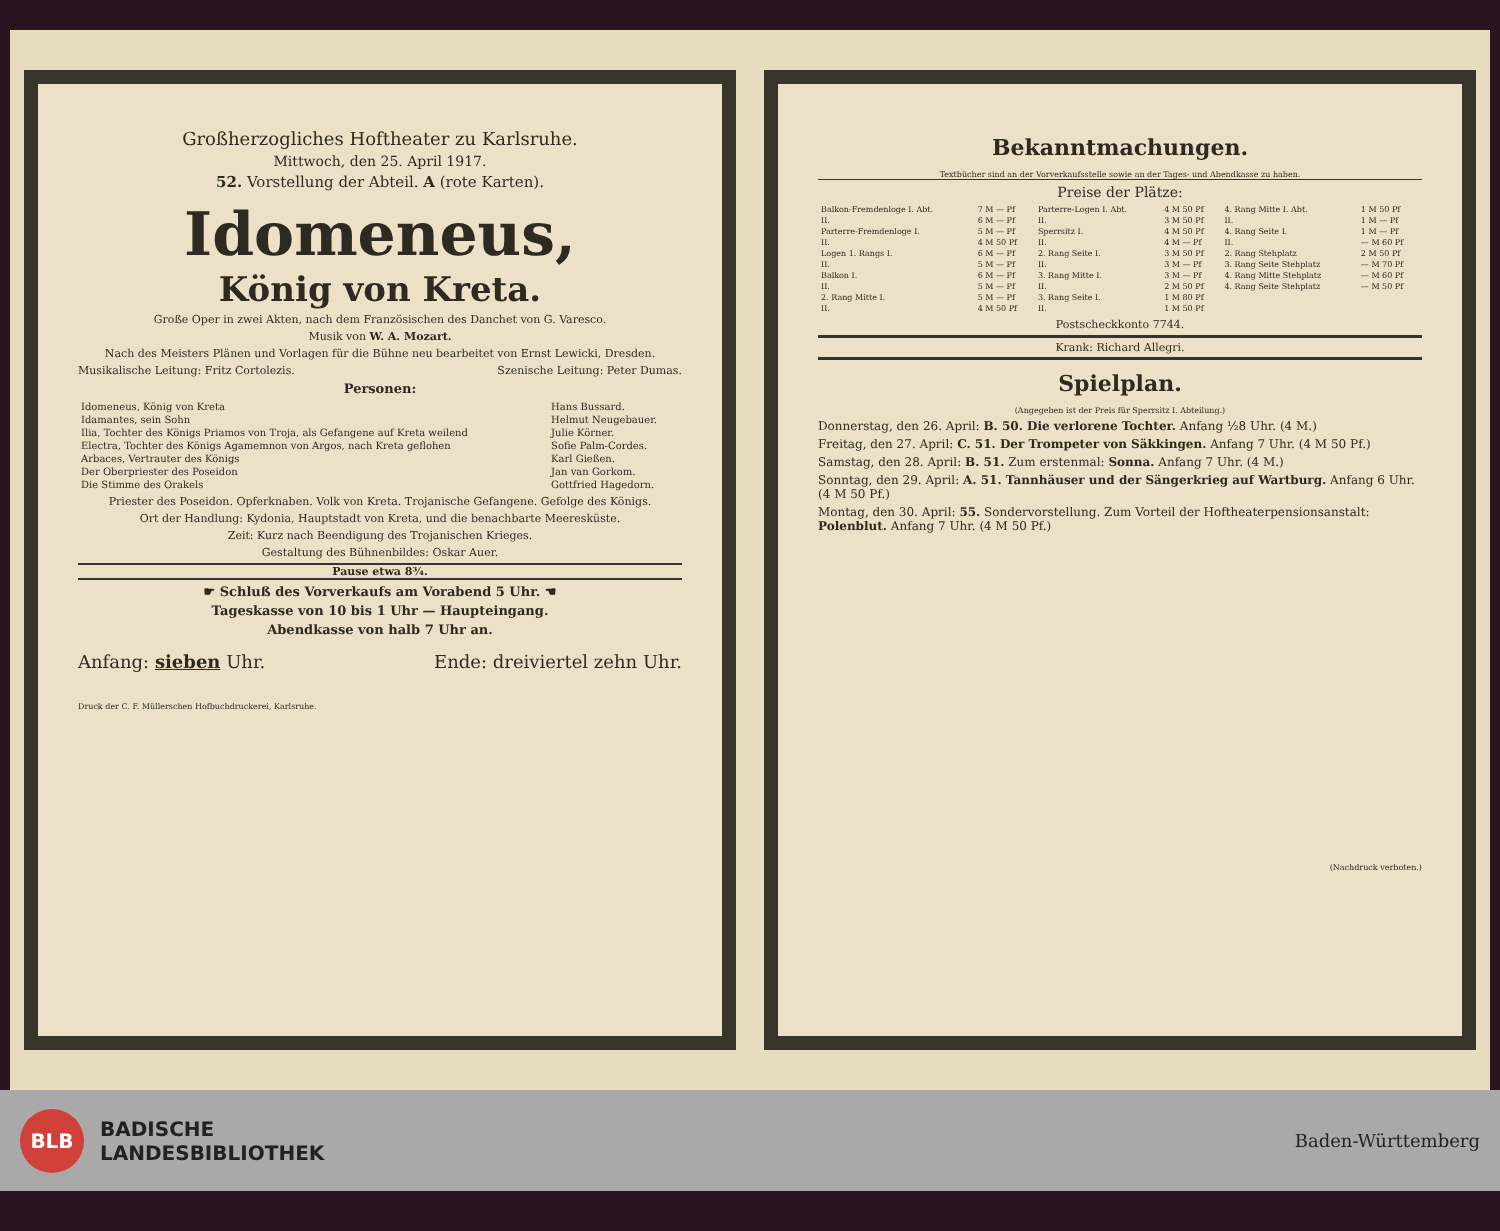Großherzogliches Hoftheater zu Karlsruhe.
Mittwoch, den 25. April 1917.
52. Vorstellung der Abteil. A (rote Karten).
Idomeneus,
König von Kreta.
Große Oper in zwei Akten, nach dem Französischen des Danchet von G. Varesco.
Musik von W. A. Mozart.
Nach des Meisters Plänen und Vorlagen für die Bühne neu bearbeitet von Ernst Lewicki, Dresden.
Musikalische Leitung: Fritz Cortolezis. Szenische Leitung: Peter Dumas.
Personen:
| Idomeneus, König von Kreta | Hans Bussard. |
| Idamantes, sein Sohn | Helmut Neugebauer. |
| Ilia, Tochter des Königs Priamos von Troja, als Gefangene auf Kreta weilend | Julie Körner. |
| Electra, Tochter des Königs Agamemnon von Argos, nach Kreta geflohen | Sofie Palm-Cordes. |
| Arbaces, Vertrauter des Königs | Karl Gießen. |
| Der Oberpriester des Poseidon | Jan van Gorkom. |
| Die Stimme des Orakels | Gottfried Hagedorn. |
Priester des Poseidon. Opferknaben. Volk von Kreta. Trojanische Gefangene. Gefolge des Königs.
Ort der Handlung: Kydonia, Hauptstadt von Kreta, und die benachbarte Meeresküste.
Zeit: Kurz nach Beendigung des Trojanischen Krieges.
Gestaltung des Bühnenbildes: Oskar Auer.
Pause etwa 8¾.
☛ Schluß des Vorverkaufs am Vorabend 5 Uhr. ☚
Tageskasse von 10 bis 1 Uhr — Haupteingang.
Abendkasse von halb 7 Uhr an.
Anfang: sieben Uhr. Ende: dreiviertel zehn Uhr.
Druck der C. F. Müllerschen Hofbuchdruckerei, Karlsruhe.
Bekanntmachungen.
Textbücher sind an der Vorverkaufsstelle sowie an der Tages- und Abendkasse zu haben.
Preise der Plätze:
| Balkon-Fremdenloge I. Abt. | 7 M — Pf | Parterre-Logen I. Abt. | 4 M 50 Pf | 4. Rang Mitte I. Abt. | 1 M 50 Pf |
| II. | 6 M — Pf | II. | 3 M 50 Pf | II. | 1 M — Pf |
| Parterre-Fremdenloge I. | 5 M — Pf | Sperrsitz I. | 4 M 50 Pf | 4. Rang Seite I. | 1 M — Pf |
| II. | 4 M 50 Pf | II. | 4 M — Pf | II. | — M 60 Pf |
| Logen 1. Rangs I. | 6 M — Pf | 2. Rang Seite I. | 3 M 50 Pf | 2. Rang Stehplatz | 2 M 50 Pf |
| II. | 5 M — Pf | II. | 3 M — Pf | 3. Rang Seite Stehplatz | — M 70 Pf |
| Balkon I. | 6 M — Pf | 3. Rang Mitte I. | 3 M — Pf | 4. Rang Mitte Stehplatz | — M 60 Pf |
| II. | 5 M — Pf | II. | 2 M 50 Pf | 4. Rang Seite Stehplatz | — M 50 Pf |
| 2. Rang Mitte I. | 5 M — Pf | 3. Rang Seite I. | 1 M 80 Pf | | |
| II. | 4 M 50 Pf | II. | 1 M 50 Pf | | |
Postscheckkonto 7744.
Krank: Richard Allegri.
Spielplan.
(Angegeben ist der Preis für Sperrsitz I. Abteilung.)
Donnerstag, den 26. April: B. 50. Die verlorene Tochter. Anfang ½8 Uhr. (4 M.)
Freitag, den 27. April: C. 51. Der Trompeter von Säkkingen. Anfang 7 Uhr. (4 M 50 Pf.)
Samstag, den 28. April: B. 51. Zum erstenmal: Sonna. Anfang 7 Uhr. (4 M.)
Sonntag, den 29. April: A. 51. Tannhäuser und der Sängerkrieg auf Wartburg. Anfang 6 Uhr. (4 M 50 Pf.)
Montag, den 30. April: 55. Sondervorstellung. Zum Vorteil der Hoftheaterpensionsanstalt: Polenblut. Anfang 7 Uhr. (4 M 50 Pf.)
(Nachdruck verboten.)
BLB
BADISCHE
LANDESBIBLIOTHEK
Baden-Württemberg